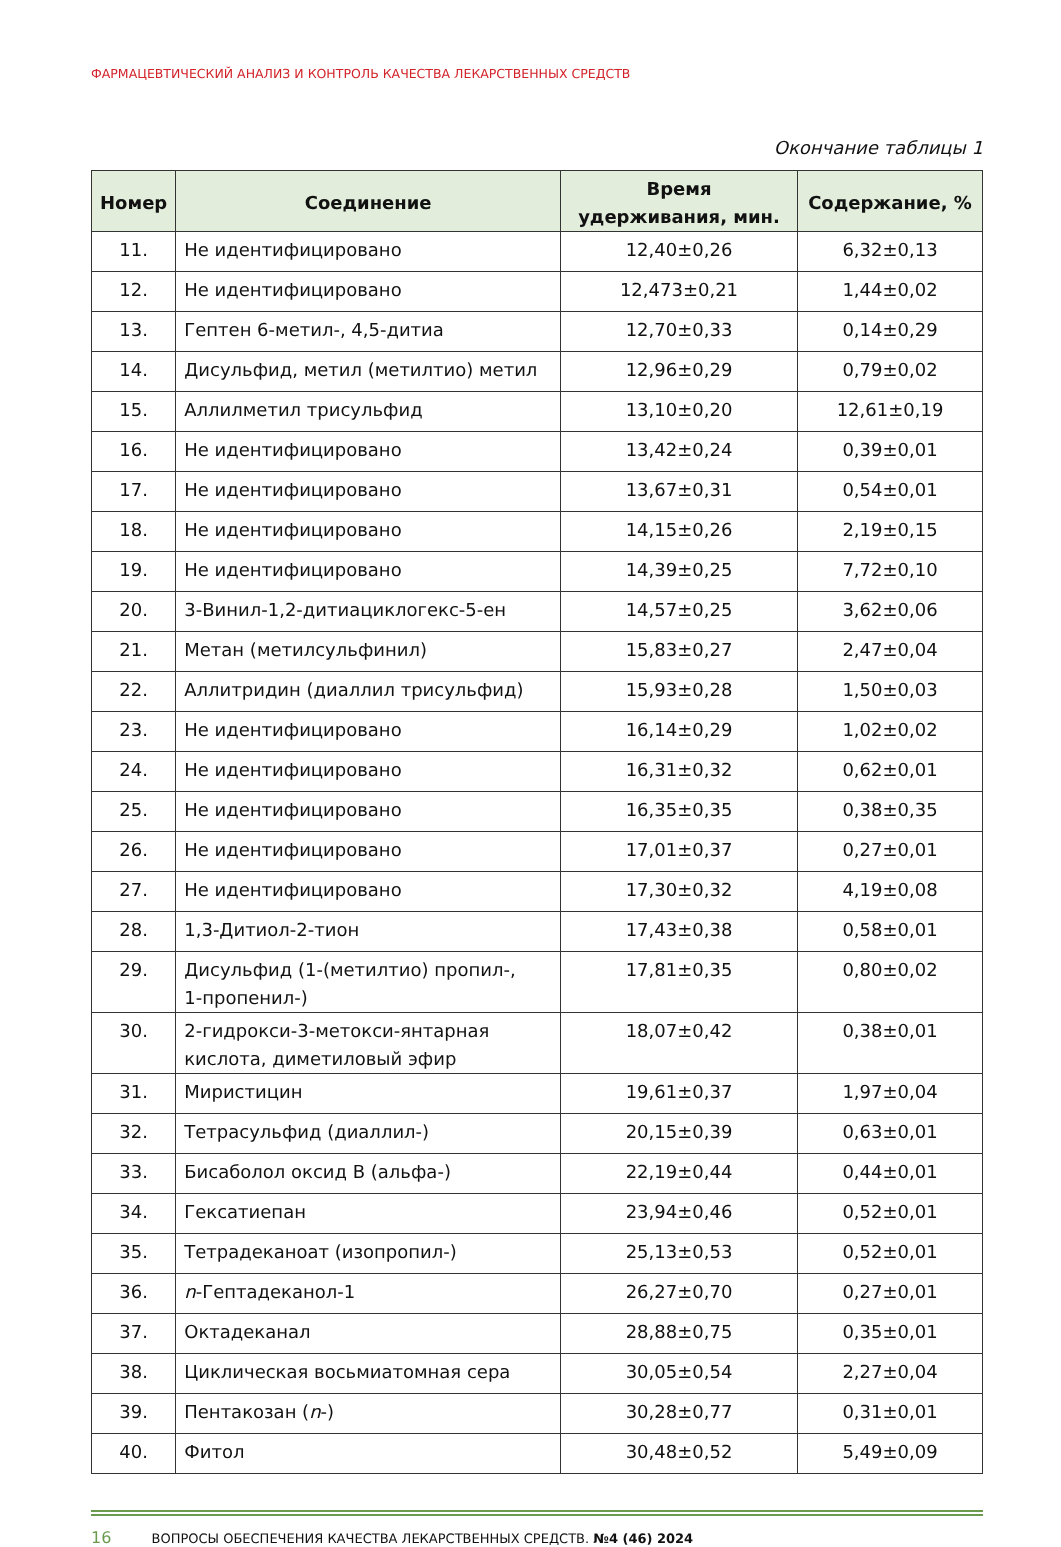ФАРМАЦЕВТИЧЕСКИЙ АНАЛИЗ И КОНТРОЛЬ КАЧЕСТВА ЛЕКАРСТВЕННЫХ СРЕДСТВ
Окончание таблицы 1
| Номер | Соединение | Время удерживания, мин. | Содержание, % |
| --- | --- | --- | --- |
| 11. | Не идентифицировано | 12,40±0,26 | 6,32±0,13 |
| 12. | Не идентифицировано | 12,473±0,21 | 1,44±0,02 |
| 13. | Гептен 6-метил-, 4,5-дитиа | 12,70±0,33 | 0,14±0,29 |
| 14. | Дисульфид, метил (метилтио) метил | 12,96±0,29 | 0,79±0,02 |
| 15. | Аллилметил трисульфид | 13,10±0,20 | 12,61±0,19 |
| 16. | Не идентифицировано | 13,42±0,24 | 0,39±0,01 |
| 17. | Не идентифицировано | 13,67±0,31 | 0,54±0,01 |
| 18. | Не идентифицировано | 14,15±0,26 | 2,19±0,15 |
| 19. | Не идентифицировано | 14,39±0,25 | 7,72±0,10 |
| 20. | 3-Винил-1,2-дитиациклогекс-5-ен | 14,57±0,25 | 3,62±0,06 |
| 21. | Метан (метилсульфинил) | 15,83±0,27 | 2,47±0,04 |
| 22. | Аллитридин (диаллил трисульфид) | 15,93±0,28 | 1,50±0,03 |
| 23. | Не идентифицировано | 16,14±0,29 | 1,02±0,02 |
| 24. | Не идентифицировано | 16,31±0,32 | 0,62±0,01 |
| 25. | Не идентифицировано | 16,35±0,35 | 0,38±0,35 |
| 26. | Не идентифицировано | 17,01±0,37 | 0,27±0,01 |
| 27. | Не идентифицировано | 17,30±0,32 | 4,19±0,08 |
| 28. | 1,3-Дитиол-2-тион | 17,43±0,38 | 0,58±0,01 |
| 29. | Дисульфид (1-(метилтио) пропил-, 1-пропенил-) | 17,81±0,35 | 0,80±0,02 |
| 30. | 2-гидрокси-3-метокси-янтарная кислота, диметиловый эфир | 18,07±0,42 | 0,38±0,01 |
| 31. | Миристицин | 19,61±0,37 | 1,97±0,04 |
| 32. | Тетрасульфид (диаллил-) | 20,15±0,39 | 0,63±0,01 |
| 33. | Бисаболол оксид B (альфа-) | 22,19±0,44 | 0,44±0,01 |
| 34. | Гексатиепан | 23,94±0,46 | 0,52±0,01 |
| 35. | Тетрадеканоат (изопропил-) | 25,13±0,53 | 0,52±0,01 |
| 36. | n -Гептадеканол-1 | 26,27±0,70 | 0,27±0,01 |
| 37. | Октадеканал | 28,88±0,75 | 0,35±0,01 |
| 38. | Циклическая восьмиатомная сера | 30,05±0,54 | 2,27±0,04 |
| 39. | Пентакозан ( n -) | 30,28±0,77 | 0,31±0,01 |
| 40. | Фитол | 30,48±0,52 | 5,49±0,09 |
16 ВОПРОСЫ ОБЕСПЕЧЕНИЯ КАЧЕСТВА ЛЕКАРСТВЕННЫХ СРЕДСТВ. №4 (46) 2024